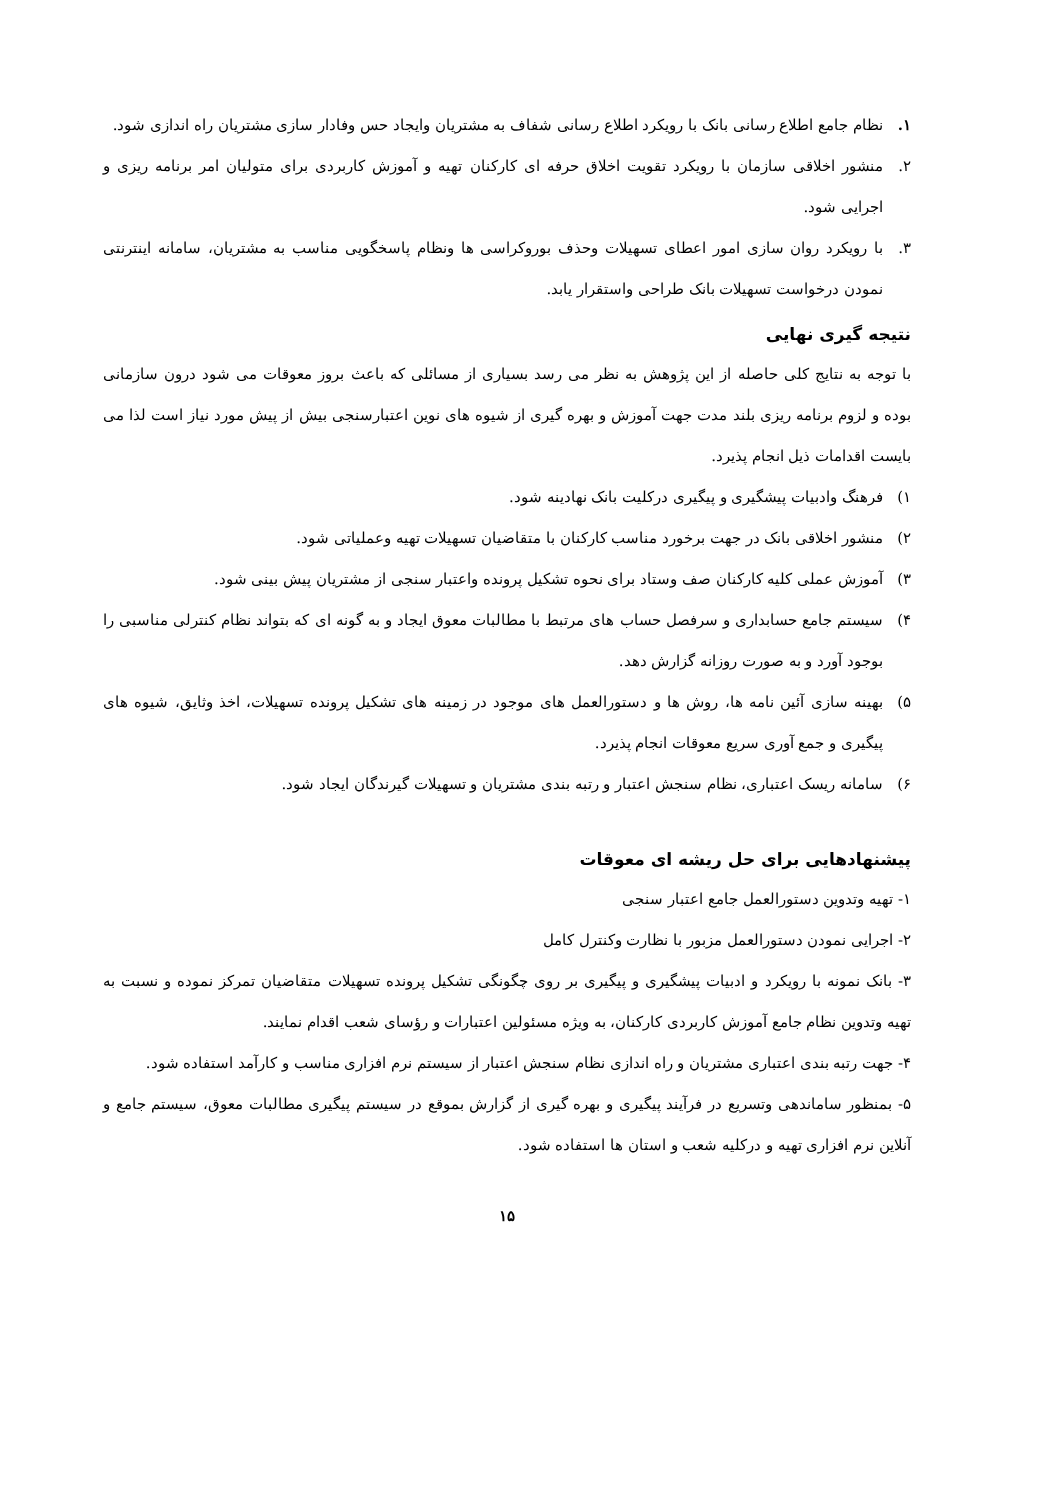۱. نظام جامع اطلاع رسانی بانک با رویکرد اطلاع رسانی شفاف به مشتریان وایجاد حس وفادار سازی مشتریان راه اندازی شود.
۲. منشور اخلاقی سازمان با رویکرد تقویت اخلاق حرفه ای کارکنان تهیه و آموزش کاربردی برای متولیان امر برنامه ریزی و اجرایی شود.
۳. با رویکرد روان سازی امور اعطای تسهیلات وحذف بوروکراسی ها ونظام پاسخگویی مناسب به مشتریان، سامانه اینترنتی نمودن درخواست تسهیلات بانک طراحی واستقرار یابد.
نتیجه گیری نهایی
با توجه به نتایج کلی حاصله از این پژوهش به نظر می رسد بسیاری از مسائلی که باعث بروز معوقات می شود درون سازمانی بوده و لزوم برنامه ریزی بلند مدت جهت آموزش و بهره گیری از شیوه های نوین اعتبارسنجی بیش از پیش مورد نیاز است لذا می بایست اقدامات ذیل انجام پذیرد.
۱) فرهنگ وادبیات پیشگیری و پیگیری درکلیت بانک نهادینه شود.
۲) منشور اخلاقی بانک در جهت برخورد مناسب کارکنان با متقاضیان تسهیلات تهیه وعملیاتی شود.
۳) آموزش عملی کلیه کارکنان صف وستاد برای نحوه تشکیل پرونده واعتبار سنجی از مشتریان پیش بینی شود.
۴) سیستم جامع حسابداری و سرفصل حساب های مرتبط با مطالبات معوق ایجاد و به گونه ای که بتواند نظام کنترلی مناسبی را بوجود آورد و به صورت روزانه گزارش دهد.
۵) بهینه سازی آئین نامه ها، روش ها و دستورالعمل های موجود در زمینه های تشکیل پرونده تسهیلات، اخذ وثایق، شیوه های پیگیری و جمع آوری سریع معوقات انجام پذیرد.
۶) سامانه ریسک اعتباری، نظام سنجش اعتبار و رتبه بندی مشتریان و تسهیلات گیرندگان ایجاد شود.
پیشنهادهایی برای حل ریشه ای معوقات
۱- تهیه وتدوین دستورالعمل جامع اعتبار سنجی
۲- اجرایی نمودن دستورالعمل مزبور با نظارت وکنترل کامل
۳- بانک نمونه با رویکرد و ادبیات پیشگیری و پیگیری بر روی چگونگی تشکیل پرونده تسهیلات متقاضیان تمرکز نموده و نسبت به تهیه وتدوین نظام جامع آموزش کاربردی کارکنان، به ویژه مسئولین اعتبارات و رؤسای شعب اقدام نمایند.
۴- جهت رتبه بندی اعتباری مشتریان و راه اندازی نظام سنجش اعتبار از سیستم نرم افزاری مناسب و کارآمد استفاده شود.
۵- بمنظور ساماندهی وتسریع در فرآیند پیگیری و بهره گیری از گزارش بموقع در سیستم پیگیری مطالبات معوق، سیستم جامع و آنلاین نرم افزاری تهیه و درکلیه شعب و استان ها استفاده شود.
۱۵